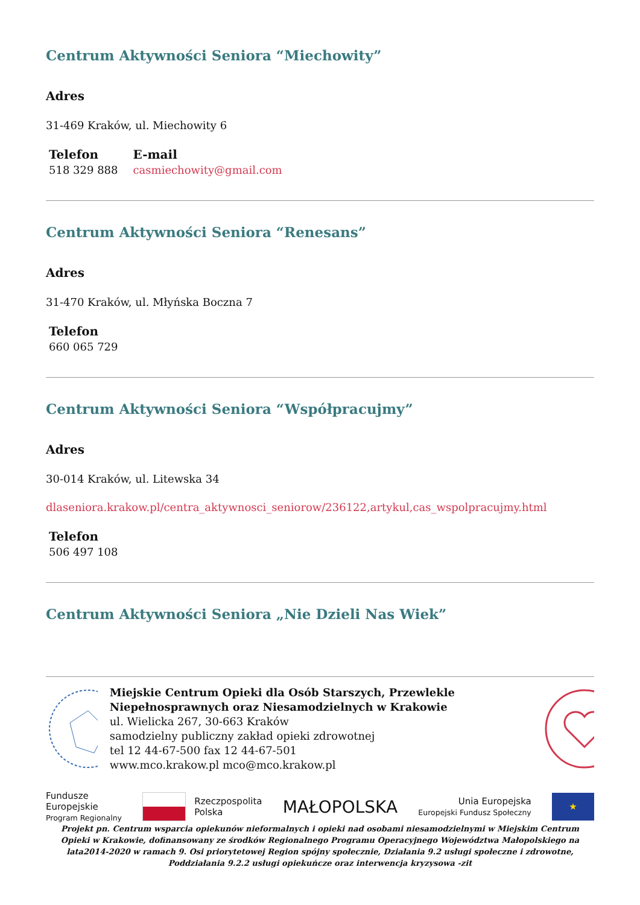Centrum Aktywności Seniora “Miechowity”
Adres
31-469 Kraków, ul. Miechowity 6
Telefon
518 329 888
E-mail
casmiechowity@gmail.com
Centrum Aktywności Seniora “Renesans”
Adres
31-470 Kraków, ul. Młyńska Boczna 7
Telefon
660 065 729
Centrum Aktywności Seniora “Współpracujmy”
Adres
30-014 Kraków, ul. Litewska 34
dlaseniora.krakow.pl/centra_aktywnosci_seniorow/236122,artykul,cas_wspolpracujmy.html
Telefon
506 497 108
Centrum Aktywności Seniora „Nie Dzieli Nas Wiek”
Miejskie Centrum Opieki dla Osób Starszych, Przewlekle Niepełnosprawnych oraz Niesamodzielnych w Krakowie
ul. Wielicka 267, 30-663 Kraków
samodzielny publiczny zakład opieki zdrowotnej
tel 12 44-67-500 fax 12 44-67-501
www.mco.krakow.pl mco@mco.krakow.pl
Fundusze
Europejskie
Program Regionalny
Rzeczpospolita
Polska
MAŁOPOLSKA
Unia Europejska
Europejski Fundusz Społeczny
★
Projekt pn. Centrum wsparcia opiekunów nieformalnych i opieki nad osobami niesamodzielnymi w Miejskim Centrum Opieki w Krakowie, dofinansowany ze środków Regionalnego Programu Operacyjnego Województwa Małopolskiego na lata2014-2020 w ramach 9. Osi priorytetowej Region spójny społecznie, Działania 9.2 usługi społeczne i zdrowotne, Poddziałania 9.2.2 usługi opiekuńcze oraz interwencja kryzysowa -zit